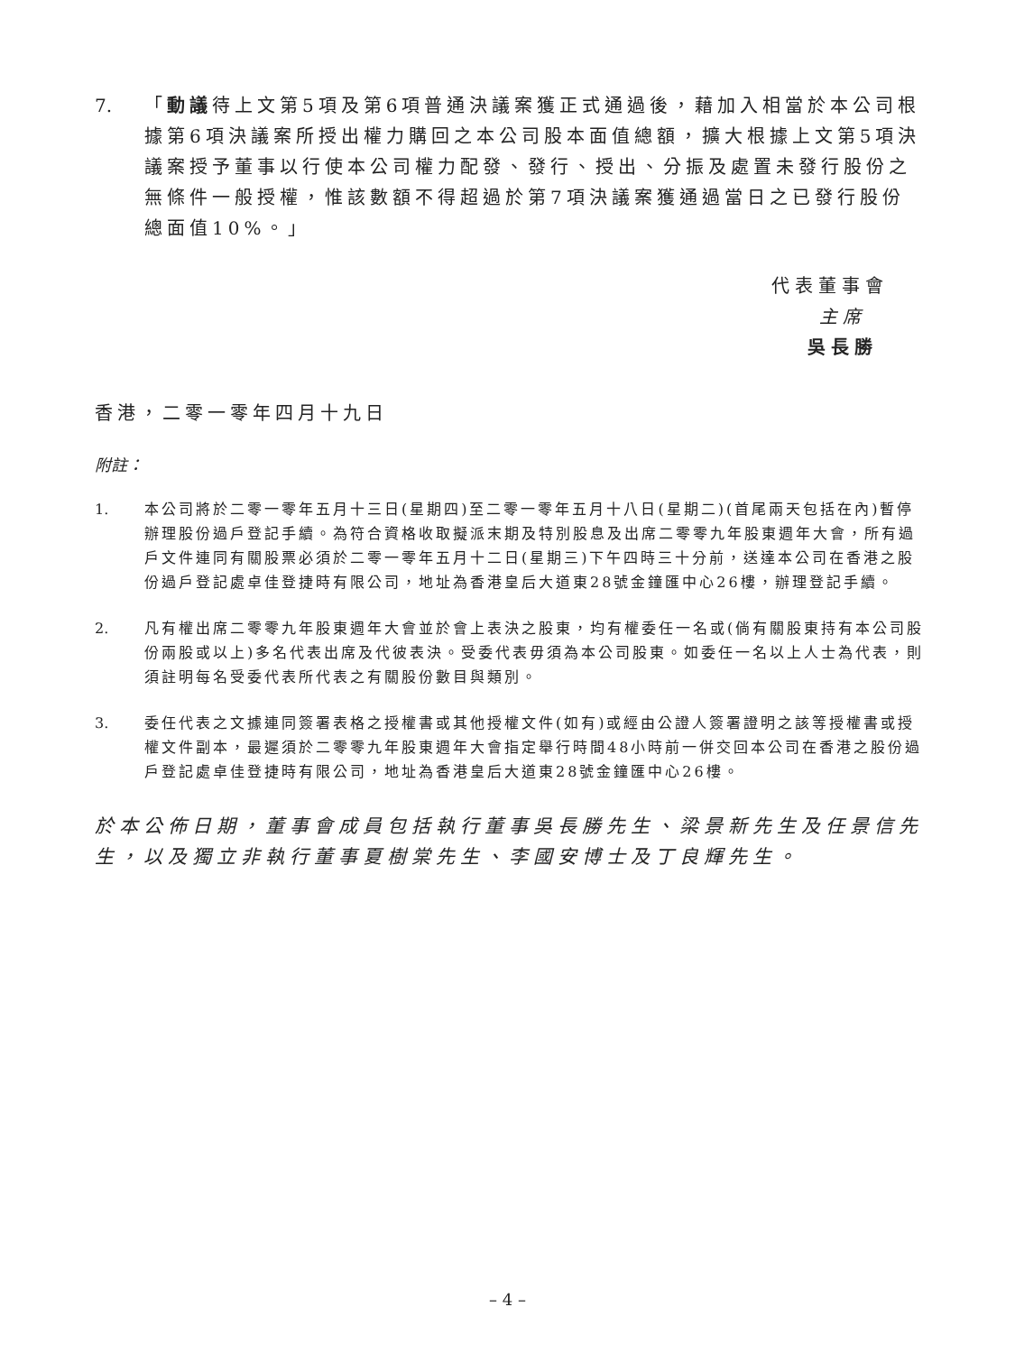7. 「動議待上文第5項及第6項普通決議案獲正式通過後，藉加入相當於本公司根據第6項決議案所授出權力購回之本公司股本面值總額，擴大根據上文第5項決議案授予董事以行使本公司權力配發、發行、授出、分振及處置未發行股份之無條件一般授權，惟該數額不得超過於第7項決議案獲通過當日之已發行股份總面值10%。」
代表董事會
主席
吳長勝
香港，二零一零年四月十九日
附註：
1. 本公司將於二零一零年五月十三日(星期四)至二零一零年五月十八日(星期二)(首尾兩天包括在內)暫停辦理股份過戶登記手續。為符合資格收取擬派末期及特別股息及出席二零零九年股東週年大會，所有過戶文件連同有關股票必須於二零一零年五月十二日(星期三)下午四時三十分前，送達本公司在香港之股份過戶登記處卓佳登捷時有限公司，地址為香港皇后大道東28號金鐘匯中心26樓，辦理登記手續。
2. 凡有權出席二零零九年股東週年大會並於會上表決之股東，均有權委任一名或(倘有關股東持有本公司股份兩股或以上)多名代表出席及代彼表決。受委代表毋須為本公司股東。如委任一名以上人士為代表，則須註明每名受委代表所代表之有關股份數目與類別。
3. 委任代表之文據連同簽署表格之授權書或其他授權文件(如有)或經由公證人簽署證明之該等授權書或授權文件副本，最遲須於二零零九年股東週年大會指定舉行時間48小時前一併交回本公司在香港之股份過戶登記處卓佳登捷時有限公司，地址為香港皇后大道東28號金鐘匯中心26樓。
於本公佈日期，董事會成員包括執行董事吳長勝先生、梁景新先生及任景信先生，以及獨立非執行董事夏樹棠先生、李國安博士及丁良輝先生。
– 4 –